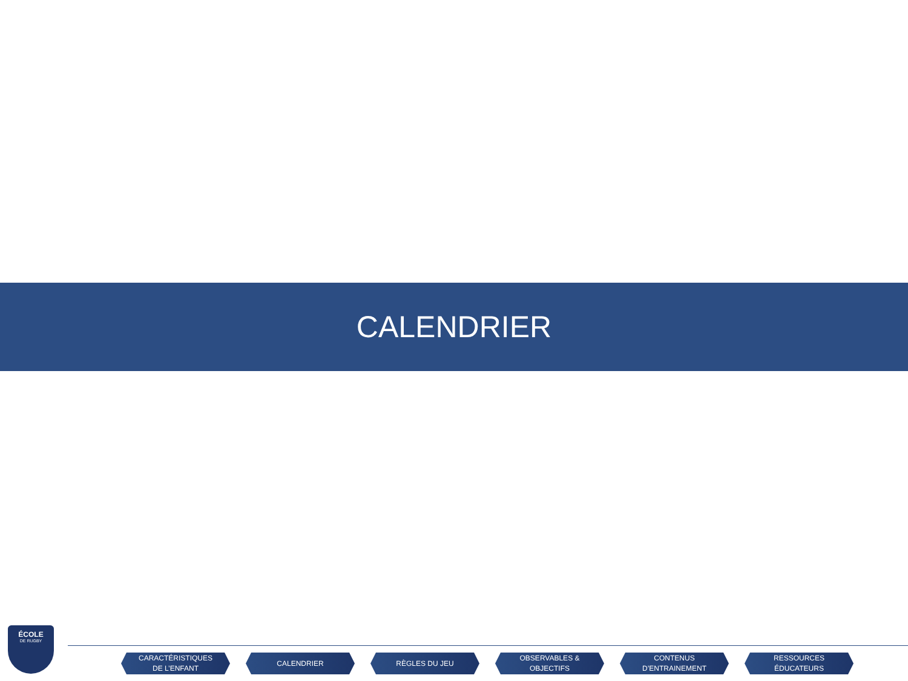CALENDRIER
ÉCOLE
DE RUGBY
CARACTÉRISTIQUES
DE L’ENFANT
CALENDRIER RÈGLES DU JEU OBSERVABLES &
OBJECTIFS
CONTENUS
D’ENTRAINEMENT
RESSOURCES
ÉDUCATEURS